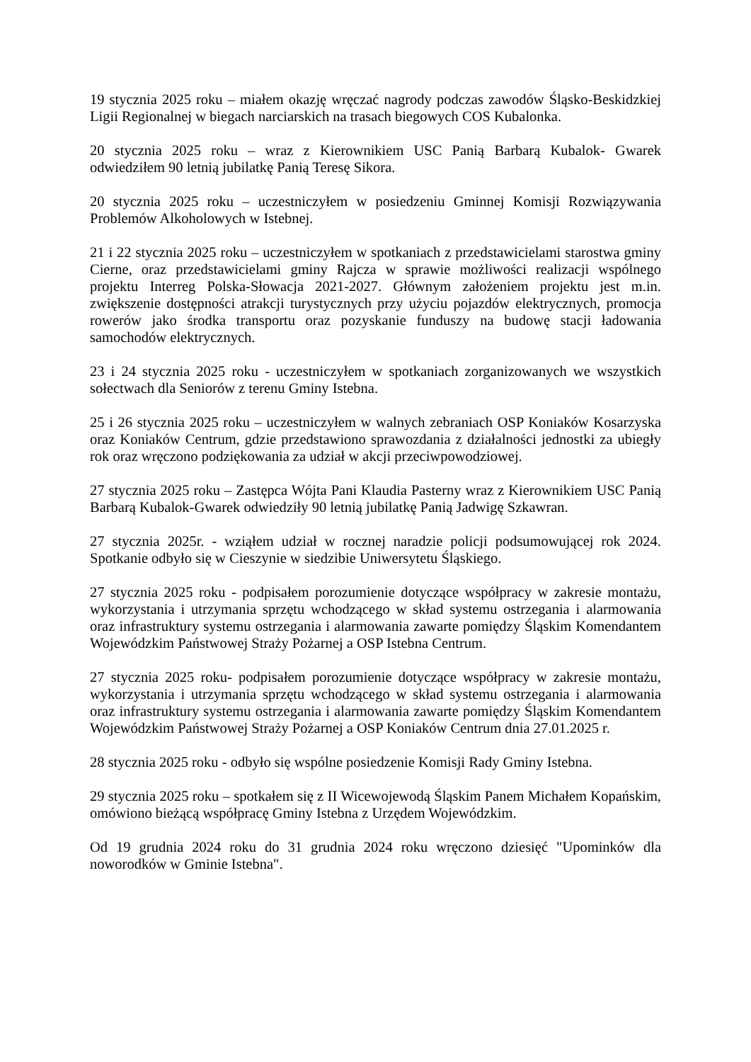19 stycznia 2025 roku – miałem okazję wręczać nagrody podczas zawodów Śląsko-Beskidzkiej Ligii Regionalnej w biegach narciarskich na trasach biegowych COS Kubalonka.
20 stycznia 2025 roku – wraz z Kierownikiem USC Panią Barbarą Kubalok- Gwarek odwiedziłem 90 letnią jubilatkę Panią Teresę Sikora.
20 stycznia 2025 roku – uczestniczyłem w posiedzeniu Gminnej Komisji Rozwiązywania Problemów Alkoholowych w Istebnej.
21 i 22 stycznia 2025 roku – uczestniczyłem w spotkaniach z przedstawicielami starostwa gminy Cierne, oraz przedstawicielami gminy Rajcza w sprawie możliwości realizacji wspólnego projektu Interreg Polska-Słowacja 2021-2027. Głównym założeniem projektu jest m.in. zwiększenie dostępności atrakcji turystycznych przy użyciu pojazdów elektrycznych, promocja rowerów jako środka transportu oraz pozyskanie funduszy na budowę stacji ładowania samochodów elektrycznych.
23 i 24 stycznia 2025 roku - uczestniczyłem w spotkaniach zorganizowanych we wszystkich sołectwach dla Seniorów z terenu Gminy Istebna.
25 i 26 stycznia 2025 roku – uczestniczyłem w walnych zebraniach OSP Koniaków Kosarzyska oraz Koniaków Centrum, gdzie przedstawiono sprawozdania z działalności jednostki za ubiegły rok oraz wręczono podziękowania za udział w akcji przeciwpowodziowej.
27 stycznia 2025 roku – Zastępca Wójta Pani Klaudia Pasterny wraz z Kierownikiem USC Panią Barbarą Kubalok-Gwarek odwiedziły 90 letnią jubilatkę Panią Jadwigę Szkawran.
27 stycznia 2025r. - wziąłem udział w rocznej naradzie policji podsumowującej rok 2024. Spotkanie odbyło się w Cieszynie w siedzibie Uniwersytetu Śląskiego.
27 stycznia 2025 roku - podpisałem porozumienie dotyczące współpracy w zakresie montażu, wykorzystania i utrzymania sprzętu wchodzącego w skład systemu ostrzegania i alarmowania oraz infrastruktury systemu ostrzegania i alarmowania zawarte pomiędzy Śląskim Komendantem Wojewódzkim Państwowej Straży Pożarnej a OSP Istebna Centrum.
27 stycznia 2025 roku- podpisałem porozumienie dotyczące współpracy w zakresie montażu, wykorzystania i utrzymania sprzętu wchodzącego w skład systemu ostrzegania i alarmowania oraz infrastruktury systemu ostrzegania i alarmowania zawarte pomiędzy Śląskim Komendantem Wojewódzkim Państwowej Straży Pożarnej a OSP Koniaków Centrum dnia 27.01.2025 r.
28 stycznia 2025 roku - odbyło się wspólne posiedzenie Komisji Rady Gminy Istebna.
29 stycznia 2025 roku – spotkałem się z II Wicewojewodą Śląskim Panem Michałem Kopańskim, omówiono bieżącą współpracę Gminy Istebna z Urzędem Wojewódzkim.
Od 19 grudnia 2024 roku do 31 grudnia 2024 roku wręczono dziesięć "Upominków dla noworodków w Gminie Istebna".